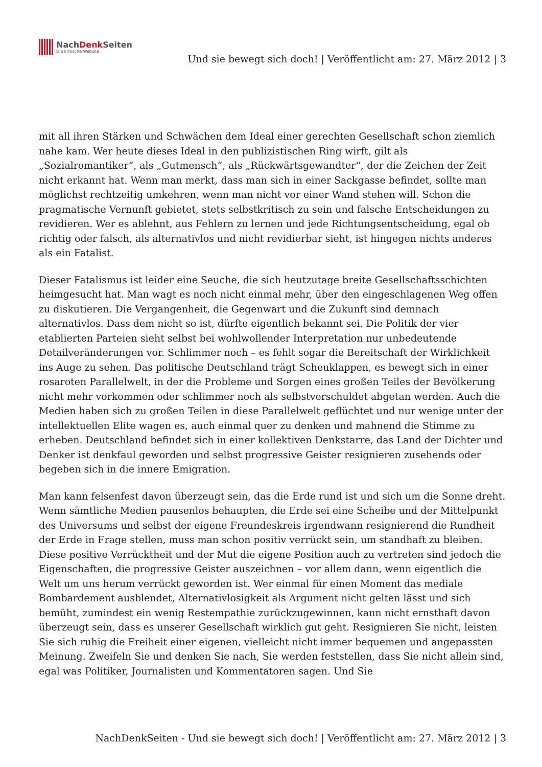NachDenk Seiten
Die kritische Website
Und sie bewegt sich doch! | Veröffentlicht am: 27. März 2012 | 3
mit all ihren Stärken und Schwächen dem Ideal einer gerechten Gesellschaft schon ziemlich nahe kam. Wer heute dieses Ideal in den publizistischen Ring wirft, gilt als „Sozialromantiker“, als „Gutmensch“, als „Rückwärtsgewandter“, der die Zeichen der Zeit nicht erkannt hat. Wenn man merkt, dass man sich in einer Sackgasse befindet, sollte man möglichst rechtzeitig umkehren, wenn man nicht vor einer Wand stehen will. Schon die pragmatische Vernunft gebietet, stets selbstkritisch zu sein und falsche Entscheidungen zu revidieren. Wer es ablehnt, aus Fehlern zu lernen und jede Richtungsentscheidung, egal ob richtig oder falsch, als alternativlos und nicht revidierbar sieht, ist hingegen nichts anderes als ein Fatalist.
Dieser Fatalismus ist leider eine Seuche, die sich heutzutage breite Gesellschaftsschichten heimgesucht hat. Man wagt es noch nicht einmal mehr, über den eingeschlagenen Weg offen zu diskutieren. Die Vergangenheit, die Gegenwart und die Zukunft sind demnach alternativlos. Dass dem nicht so ist, dürfte eigentlich bekannt sei. Die Politik der vier etablierten Parteien sieht selbst bei wohlwollender Interpretation nur unbedeutende Detailveränderungen vor. Schlimmer noch – es fehlt sogar die Bereitschaft der Wirklichkeit ins Auge zu sehen. Das politische Deutschland trägt Scheuklappen, es bewegt sich in einer rosaroten Parallelwelt, in der die Probleme und Sorgen eines großen Teiles der Bevölkerung nicht mehr vorkommen oder schlimmer noch als selbstverschuldet abgetan werden. Auch die Medien haben sich zu großen Teilen in diese Parallelwelt geflüchtet und nur wenige unter der intellektuellen Elite wagen es, auch einmal quer zu denken und mahnend die Stimme zu erheben. Deutschland befindet sich in einer kollektiven Denkstarre, das Land der Dichter und Denker ist denkfaul geworden und selbst progressive Geister resignieren zusehends oder begeben sich in die innere Emigration.
Man kann felsenfest davon überzeugt sein, das die Erde rund ist und sich um die Sonne dreht. Wenn sämtliche Medien pausenlos behaupten, die Erde sei eine Scheibe und der Mittelpunkt des Universums und selbst der eigene Freundeskreis irgendwann resignierend die Rundheit der Erde in Frage stellen, muss man schon positiv verrückt sein, um standhaft zu bleiben. Diese positive Verrücktheit und der Mut die eigene Position auch zu vertreten sind jedoch die Eigenschaften, die progressive Geister auszeichnen – vor allem dann, wenn eigentlich die Welt um uns herum verrückt geworden ist. Wer einmal für einen Moment das mediale Bombardement ausblendet, Alternativlosigkeit als Argument nicht gelten lässt und sich bemüht, zumindest ein wenig Restempathie zurückzugewinnen, kann nicht ernsthaft davon überzeugt sein, dass es unserer Gesellschaft wirklich gut geht. Resignieren Sie nicht, leisten Sie sich ruhig die Freiheit einer eigenen, vielleicht nicht immer bequemen und angepassten Meinung. Zweifeln Sie und denken Sie nach, Sie werden feststellen, dass Sie nicht allein sind, egal was Politiker, Journalisten und Kommentatoren sagen. Und Sie
NachDenkSeiten - Und sie bewegt sich doch! | Veröffentlicht am: 27. März 2012 | 3